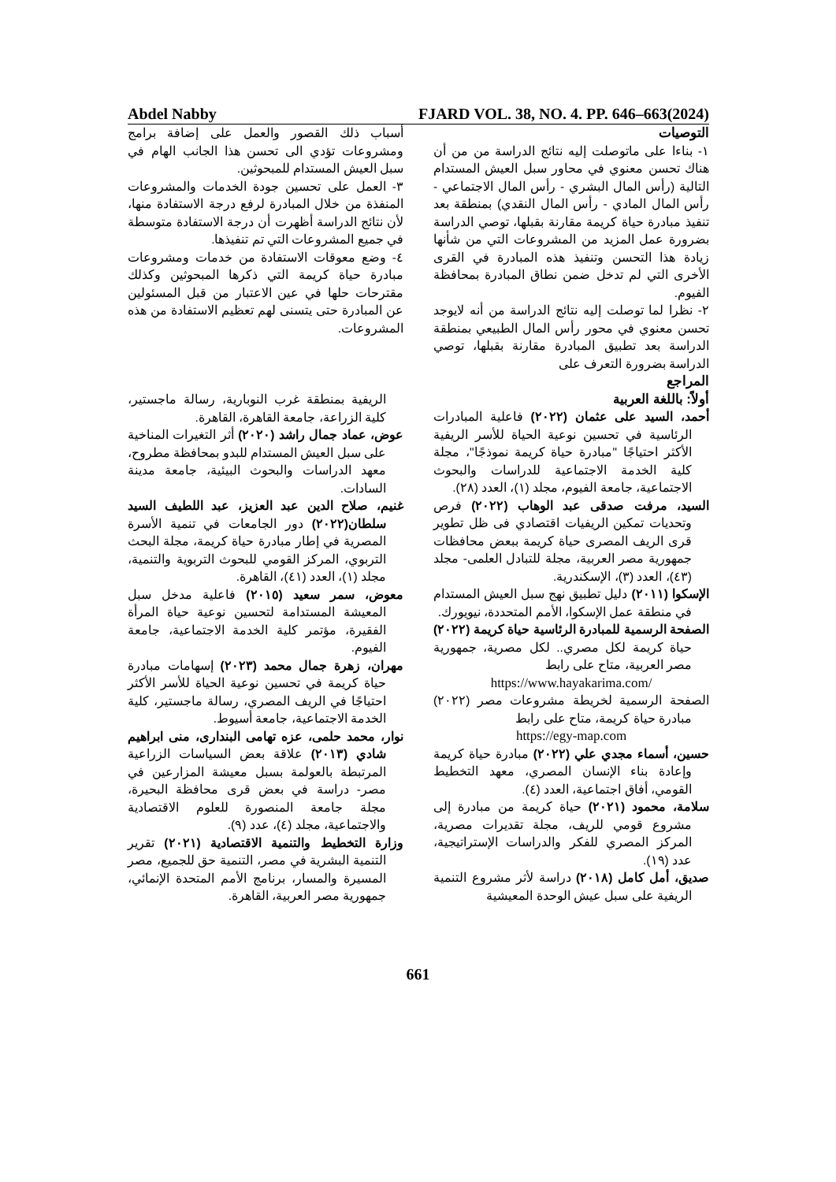Abdel Nabby FJARD VOL. 38, NO. 4. PP. 646–663(2024)
التوصيات
١- بناءا على ماتوصلت إليه نتائج الدراسة من من أن هناك تحسن معنوي في محاور سبل العيش المستدام التالية (رأس المال البشري - رأس المال الاجتماعي - رأس المال المادي - رأس المال النقدي) بمنطقة بعد تنفيذ مبادرة حياة كريمة مقارنة بقبلها، توصي الدراسة بضرورة عمل المزيد من المشروعات التي من شأنها زيادة هذا التحسن وتنفيذ هذه المبادرة في القرى الأخرى التي لم تدخل ضمن نطاق المبادرة بمحافظة الفيوم.
٢- نظرا لما توصلت إليه نتائج الدراسة من أنه لايوجد تحسن معنوي في محور رأس المال الطبيعي بمنطقة الدراسة بعد تطبيق المبادرة مقارنة بقبلها، توصي الدراسة بضرورة التعرف على
المراجع
أولاً: باللغة العربية
أحمد، السيد على عثمان (٢٠٢٢) فاعلية المبادرات الرئاسية في تحسين نوعية الحياة للأسر الريفية الأكثر احتياجًا "مبادرة حياة كريمة نموذجًا"، مجلة كلية الخدمة الاجتماعية للدراسات والبحوث الاجتماعية، جامعة الفيوم، مجلد (١)، العدد (٢٨).
السيد، مرفت صدقى عبد الوهاب (٢٠٢٢) فرص وتحديات تمكين الريفيات اقتصادي فى ظل تطوير قرى الريف المصرى حياة كريمة ببعض محافظات جمهورية مصر العربية، مجلة للتبادل العلمى- مجلد (٤٣)، العدد (٣)، الإسكندرية.
الإسكوا (٢٠١١) دليل تطبيق نهج سبل العيش المستدام في منطقة عمل الإسكوا، الأمم المتحددة، نيويورك.
الصفحة الرسمية للمبادرة الرئاسية حياة كريمة (٢٠٢٢) حياة كريمة لكل مصري.. لكل مصرية، جمهورية مصر العربية، متاح على رابط
https://www.hayakarima.com/
الصفحة الرسمية لخريطة مشروعات مصر (٢٠٢٢) مبادرة حياة كريمة، متاح على رابط
https://egy-map.com
حسين، أسماء مجدي علي (٢٠٢٢) مبادرة حياة كريمة وإعادة بناء الإنسان المصري، معهد التخطيط القومي، أفاق اجتماعية، العدد (٤).
سلامة، محمود (٢٠٢١) حياة كريمة من مبادرة إلى مشروع قومي للريف، مجلة تقديرات مصرية، المركز المصري للفكر والدراسات الإستراتيجية، عدد (١٩).
صديق، أمل كامل (٢٠١٨) دراسة لأثر مشروع التنمية الريفية على سبل عيش الوحدة المعيشية
أسباب ذلك القصور والعمل على إضافة برامج ومشروعات تؤدي الى تحسن هذا الجانب الهام في سبل العيش المستدام للمبحوثين.
٣- العمل على تحسين جودة الخدمات والمشروعات المنفذة من خلال المبادرة لرفع درجة الاستفادة منها، لأن نتائج الدراسة أظهرت أن درجة الاستفادة متوسطة في جميع المشروعات التي تم تنفيذها.
٤- وضع معوقات الاستفادة من خدمات ومشروعات مبادرة حياة كريمة التي ذكرها المبحوثين وكذلك مقترحات حلها في عين الاعتبار من قبل المسئولين عن المبادرة حتى يتسنى لهم تعظيم الاستفادة من هذه المشروعات.
الريفية بمنطقة غرب النوبارية، رسالة ماجستير، كلية الزراعة، جامعة القاهرة، القاهرة.
عوض، عماد جمال راشد (٢٠٢٠) أثر التغيرات المناخية على سبل العيش المستدام للبدو بمحافظة مطروح، معهد الدراسات والبحوث البيئية، جامعة مدينة السادات.
غنيم، صلاح الدين عبد العزيز، عبد اللطيف السيد سلطان(٢٠٢٢) دور الجامعات في تنمية الأسرة المصرية في إطار مبادرة حياة كريمة، مجلة البحث التربوي، المركز القومي للبحوث التربوية والتنمية، مجلد (١)، العدد (٤١)، القاهرة.
معوض، سمر سعيد (٢٠١٥) فاعلية مدخل سبل المعيشة المستدامة لتحسين نوعية حياة المرأة الفقيرة، مؤتمر كلية الخدمة الاجتماعية، جامعة الفيوم.
مهران، زهرة جمال محمد (٢٠٢٣) إسهامات مبادرة حياة كريمة في تحسين نوعية الحياة للأسر الأكثر احتياجًا في الريف المصري، رسالة ماجستير، كلية الخدمة الاجتماعية، جامعة أسيوط.
نوار، محمد حلمى، عزه تهامى البندارى، منى ابراهيم شادي (٢٠١٣) علاقة بعض السياسات الزراعية المرتبطة بالعولمة بسبل معيشة المزارعين في مصر- دراسة في بعض قرى محافظة البحيرة، مجلة جامعة المنصورة للعلوم الاقتصادية والاجتماعية، مجلد (٤)، عدد (٩).
وزارة التخطيط والتنمية الاقتصادية (٢٠٢١) تقرير التنمية البشرية في مصر، التنمية حق للجميع، مصر المسيرة والمسار، برنامج الأمم المتحدة الإنمائي، جمهورية مصر العربية، القاهرة.
661